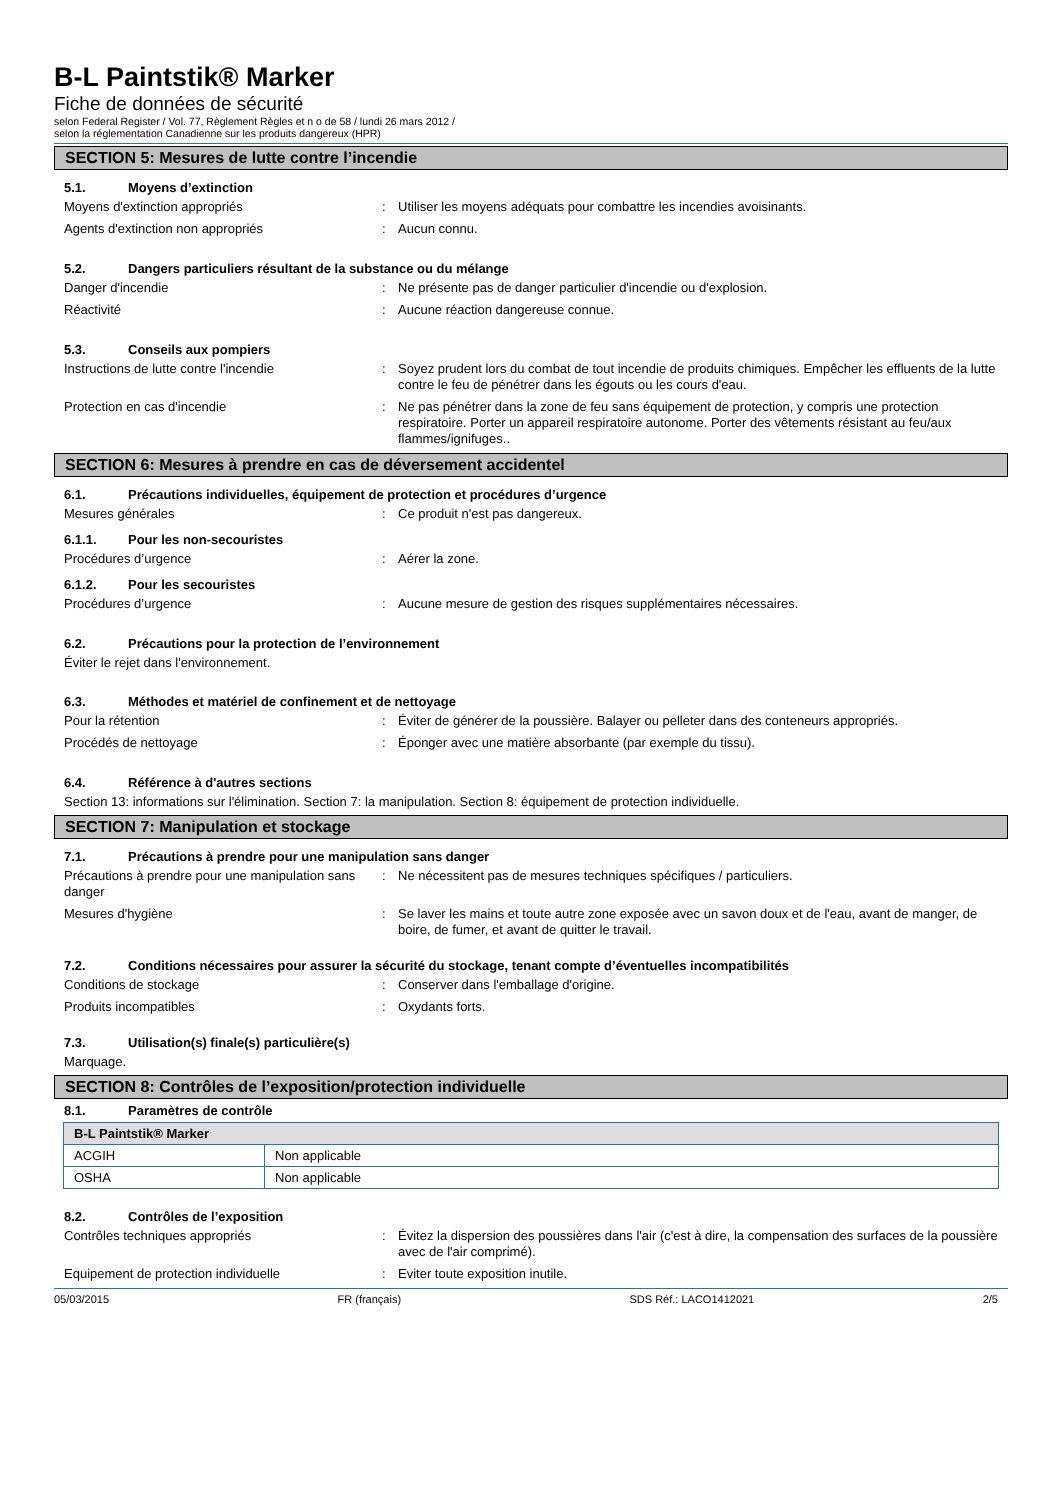B-L Paintstik® Marker
Fiche de données de sécurité
selon Federal Register / Vol. 77, Règlement Règles et n o de 58 / lundi 26 mars 2012 /
selon la réglementation Canadienne sur les produits dangereux (HPR)
SECTION 5: Mesures de lutte contre l’incendie
5.1. Moyens d’extinction
Moyens d'extinction appropriés : Utiliser les moyens adéquats pour combattre les incendies avoisinants.
Agents d'extinction non appropriés : Aucun connu.
5.2. Dangers particuliers résultant de la substance ou du mélange
Danger d'incendie : Ne présente pas de danger particulier d'incendie ou d'explosion.
Réactivité : Aucune réaction dangereuse connue.
5.3. Conseils aux pompiers
Instructions de lutte contre l'incendie : Soyez prudent lors du combat de tout incendie de produits chimiques. Empêcher les effluents de la lutte contre le feu de pénétrer dans les égouts ou les cours d'eau.
Protection en cas d'incendie : Ne pas pénétrer dans la zone de feu sans équipement de protection, y compris une protection respiratoire. Porter un appareil respiratoire autonome. Porter des vêtements résistant au feu/aux flammes/ignifuges..
SECTION 6: Mesures à prendre en cas de déversement accidentel
6.1. Précautions individuelles, équipement de protection et procédures d’urgence
Mesures générales : Ce produit n'est pas dangereux.
6.1.1. Pour les non-secouristes
Procédures d’urgence : Aérer la zone.
6.1.2. Pour les secouristes
Procédures d’urgence : Aucune mesure de gestion des risques supplémentaires nécessaires.
6.2. Précautions pour la protection de l’environnement
Éviter le rejet dans l'environnement.
6.3. Méthodes et matériel de confinement et de nettoyage
Pour la rétention : Éviter de générer de la poussière. Balayer ou pelleter dans des conteneurs appropriés.
Procédés de nettoyage : Éponger avec une matière absorbante (par exemple du tissu).
6.4. Référence à d'autres sections
Section 13: informations sur l'élimination. Section 7: la manipulation. Section 8: équipement de protection individuelle.
SECTION 7: Manipulation et stockage
7.1. Précautions à prendre pour une manipulation sans danger
Précautions à prendre pour une manipulation sans danger
: Ne nécessitent pas de mesures techniques spécifiques / particuliers.
Mesures d'hygiène : Se laver les mains et toute autre zone exposée avec un savon doux et de l'eau, avant de manger, de boire, de fumer, et avant de quitter le travail.
7.2. Conditions nécessaires pour assurer la sécurité du stockage, tenant compte d’éventuelles incompatibilités
Conditions de stockage : Conserver dans l'emballage d'origine.
Produits incompatibles : Oxydants forts.
7.3. Utilisation(s) finale(s) particulière(s)
Marquage.
SECTION 8: Contrôles de l’exposition/protection individuelle
8.1. Paramètres de contrôle
| B-L Paintstik® Marker | |
| --- | --- |
| ACGIH | Non applicable |
| OSHA | Non applicable |
8.2. Contrôles de l’exposition
Contrôles techniques appropriés : Évitez la dispersion des poussières dans l'air (c'est à dire, la compensation des surfaces de la poussière avec de l'air comprimé).
Equipement de protection individuelle : Eviter toute exposition inutile.
05/03/2015 FR (français) SDS Réf.: LACO1412021 2/5